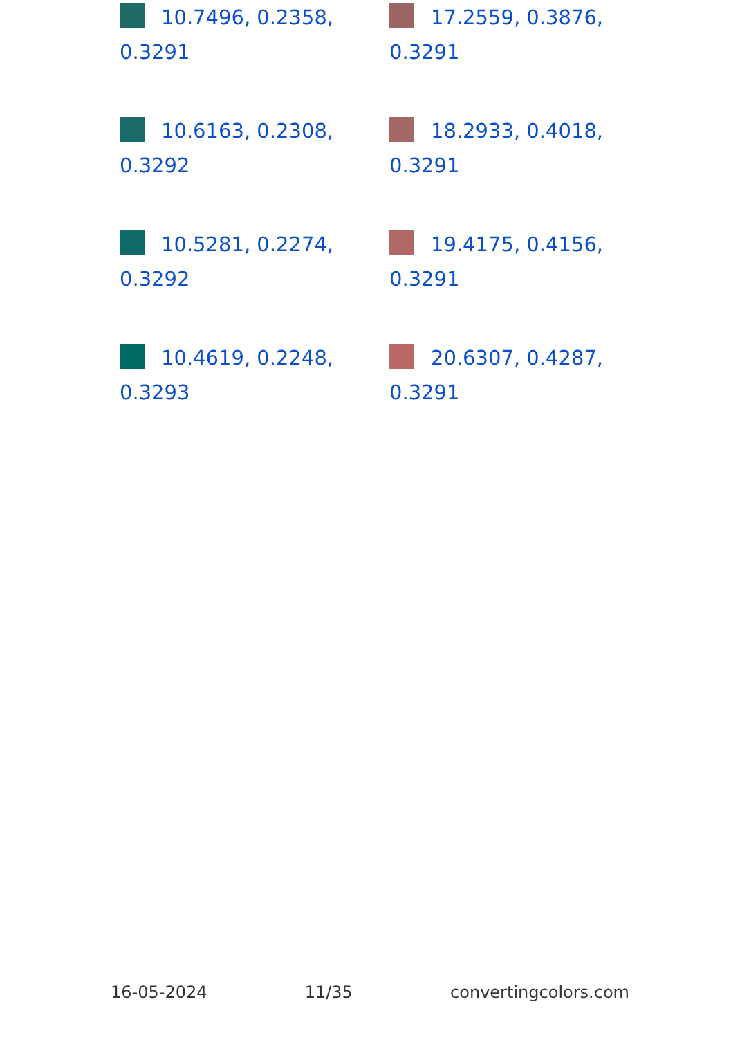10.7496, 0.2358, 0.3291
17.2559, 0.3876, 0.3291
10.6163, 0.2308, 0.3292
18.2933, 0.4018, 0.3291
10.5281, 0.2274, 0.3292
19.4175, 0.4156, 0.3291
10.4619, 0.2248, 0.3293
20.6307, 0.4287, 0.3291
16-05-2024 11/35 convertingcolors.com